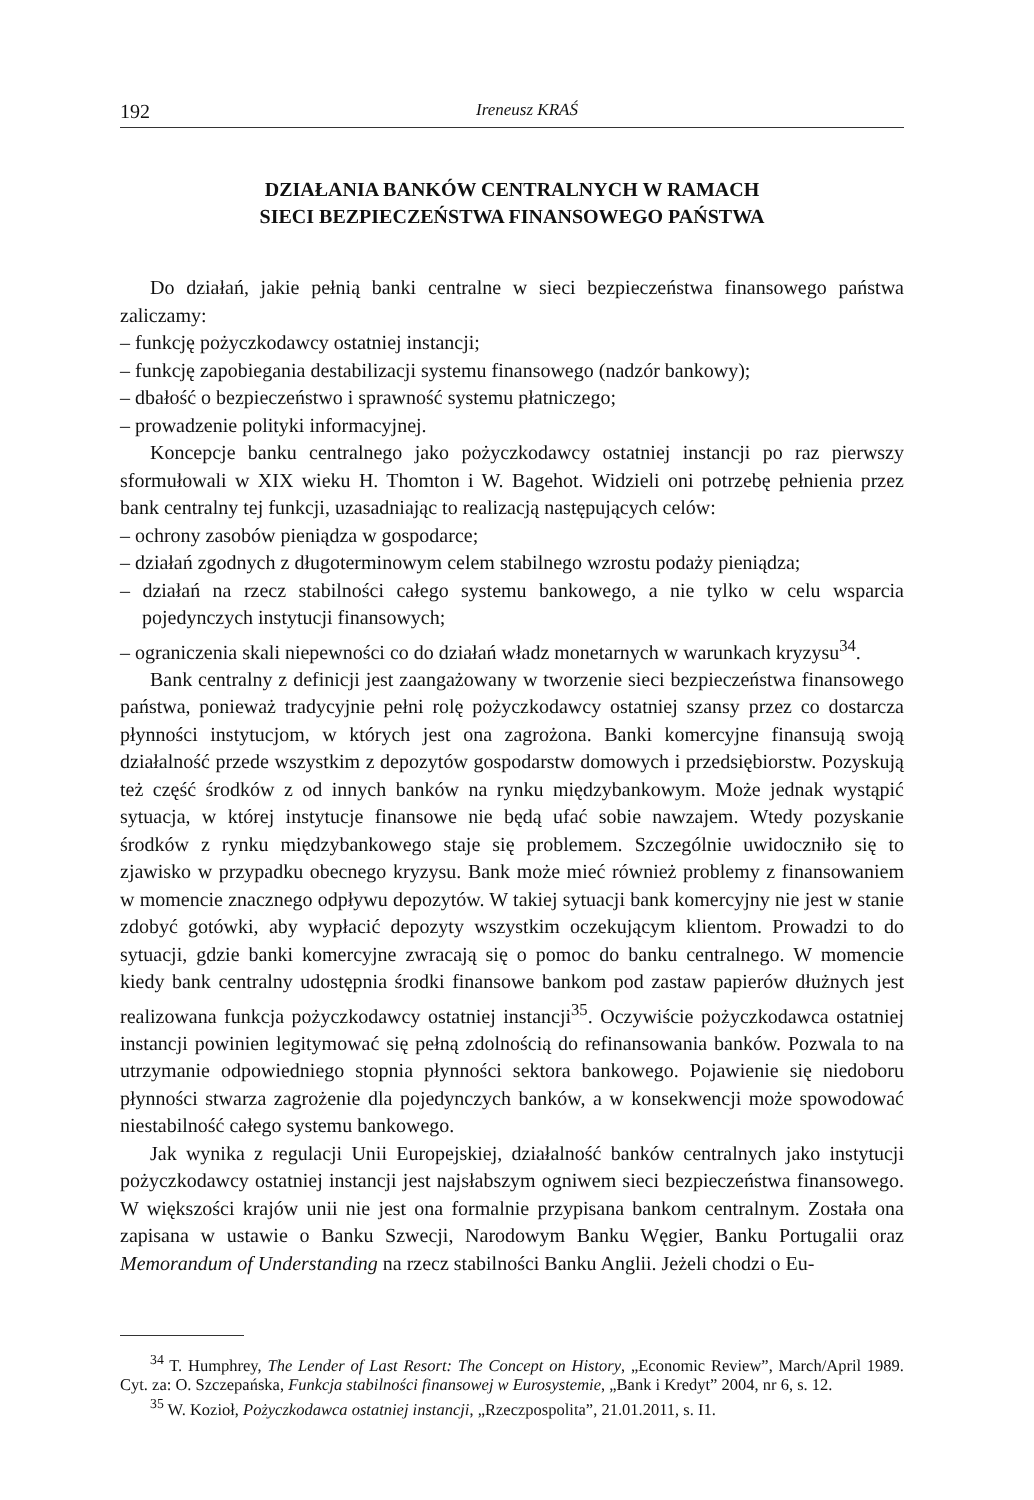192 Ireneusz KRAŚ
DZIAŁANIA BANKÓW CENTRALNYCH W RAMACH
SIECI BEZPIECZEŃSTWA FINANSOWEGO PAŃSTWA
Do działań, jakie pełnią banki centralne w sieci bezpieczeństwa finansowego państwa zaliczamy:
– funkcję pożyczkodawcy ostatniej instancji;
– funkcję zapobiegania destabilizacji systemu finansowego (nadzór bankowy);
– dbałość o bezpieczeństwo i sprawność systemu płatniczego;
– prowadzenie polityki informacyjnej.
Koncepcje banku centralnego jako pożyczkodawcy ostatniej instancji po raz pierwszy sformułowali w XIX wieku H. Thomton i W. Bagehot. Widzieli oni potrzebę pełnienia przez bank centralny tej funkcji, uzasadniając to realizacją następujących celów:
– ochrony zasobów pieniądza w gospodarce;
– działań zgodnych z długoterminowym celem stabilnego wzrostu podaży pieniądza;
– działań na rzecz stabilności całego systemu bankowego, a nie tylko w celu wsparcia pojedynczych instytucji finansowych;
– ograniczenia skali niepewności co do działań władz monetarnych w warunkach kryzysu<sup>34</sup>.
Bank centralny z definicji jest zaangażowany w tworzenie sieci bezpieczeństwa finansowego państwa, ponieważ tradycyjnie pełni rolę pożyczkodawcy ostatniej szansy przez co dostarcza płynności instytucjom, w których jest ona zagrożona. Banki komercyjne finansują swoją działalność przede wszystkim z depozytów gospodarstw domowych i przedsiębiorstw. Pozyskują też część środków z od innych banków na rynku międzybankowym. Może jednak wystąpić sytuacja, w której instytucje finansowe nie będą ufać sobie nawzajem. Wtedy pozyskanie środków z rynku międzybankowego staje się problemem. Szczególnie uwidoczniło się to zjawisko w przypadku obecnego kryzysu. Bank może mieć również problemy z finansowaniem w momencie znacznego odpływu depozytów. W takiej sytuacji bank komercyjny nie jest w stanie zdobyć gotówki, aby wypłacić depozyty wszystkim oczekującym klientom. Prowadzi to do sytuacji, gdzie banki komercyjne zwracają się o pomoc do banku centralnego. W momencie kiedy bank centralny udostępnia środki finansowe bankom pod zastaw papierów dłużnych jest realizowana funkcja pożyczkodawcy ostatniej instancji<sup>35</sup>. Oczywiście pożyczkodawca ostatniej instancji powinien legitymować się pełną zdolnością do refinansowania banków. Pozwala to na utrzymanie odpowiedniego stopnia płynności sektora bankowego. Pojawienie się niedoboru płynności stwarza zagrożenie dla pojedynczych banków, a w konsekwencji może spowodować niestabilność całego systemu bankowego.
Jak wynika z regulacji Unii Europejskiej, działalność banków centralnych jako instytucji pożyczkodawcy ostatniej instancji jest najsłabszym ogniwem sieci bezpieczeństwa finansowego. W większości krajów unii nie jest ona formalnie przypisana bankom centralnym. Została ona zapisana w ustawie o Banku Szwecji, Narodowym Banku Węgier, Banku Portugalii oraz Memorandum of Understanding na rzecz stabilności Banku Anglii. Jeżeli chodzi o Eu-
<sup>34</sup> T. Humphrey, The Lender of Last Resort: The Concept on History, „Economic Review”, March/April 1989. Cyt. za: O. Szczepańska, Funkcja stabilności finansowej w Eurosystemie, „Bank i Kredyt” 2004, nr 6, s. 12.
<sup>35</sup> W. Kozioł, Pożyczkodawca ostatniej instancji, „Rzeczpospolita”, 21.01.2011, s. I1.